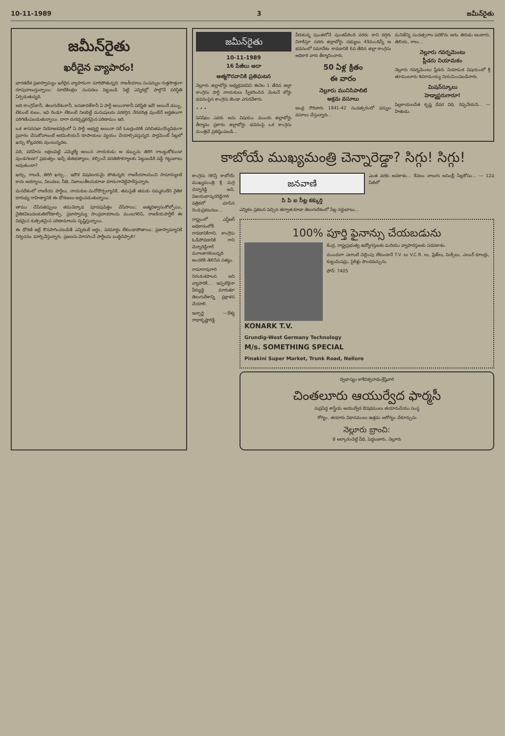10-11-1989 3 జమీన్‌రైతు
జమీన్‌రైతు
ఖరీదైన వ్యాపారం!
భారతదేశ ప్రజాస్వామ్యం ఖరీదైన వ్యాపారంగా మారిపోతున్నది; రాజకీయాలు సంపన్నుల గుత్తసొత్తుగా రూపుదాలుస్తున్నాయి; నూటికిలక్షల సంపదలు పెట్టుబడి పెట్టి ఎన్నికల్లో పాల్గొనే పరిస్థితి ఏర్పడుతున్నది.
అది కాంగ్రెస్‌కానీ, తెలుగుదేశంకానీ, జనతాదళ్‌కానీ ఏ పార్టీ అయినాకానీ పరిస్థితి ఇదే! ఆయిదే డబ్బు, లేకుంటే కులం, ఇవి రెండూ లేకుంటే నిలబెట్టే మనుషులను వరకగ్గిన నేరచరిత్ర వుంటేనే అర్హతలుగా పరిగణింపబడుతున్నాయి. దారా దురదృష్టకరమైన పరిణామం ఇది.
ఒక శాసనసభా నియోజకవర్గంలో ఏ పార్టీ అభ్యర్థి అయినా సరే ఓటర్లందరికి పరిచితమయ్యేవిధంగా ప్రచారం చేసుకోవాలంటే అరమిలియన్ రూపాయలు వ్యయం చేయాల్సివస్తున్నది. పార్లమెంట్ సీట్లలో ఖర్చు కోట్లవరకు వుంటున్నదట.
పది, పదిహేను లక్షలుపెట్టి ఎమ్మెల్యే అయిన నాయకుడు ఆ డబ్బును తిరిగి రాబట్టుకోకుండా వుండగలడా? ప్రభుత్వం ఇచ్చే జీతభత్యాలు, కల్పించే వసతిసౌకర్యాలకు పెట్టుబడికి వడ్డీ గిట్టుబాటు అవుతుందా?
ఖర్చు, రాబడి, తిరిగి ఖర్చు... ఇదొక విషవలయమై పోతున్నది; రాజకీయాలనుంచి సామాన్యులకే కాదు ఆదర్శాలు, విలువలు, నీతి, నిజాయితీలనుకూడా దూరంగానెట్టిపారేస్తున్నారు.
మనదేశంలో రాజకీయ పార్టీలు, నాయకుల మనోదౌర్బల్యానికి, తమపైతే తమకు నమ్మకంలేని నైతిక దారుఢ్య రాహిత్యానికి ఈ ధోరణులు అద్దంపడుతున్నాయి.
తాము చేసినతప్పులు తమవెన్కాడ పూనపుపిత్తం చేసేసాయి; ఆత్మవిశ్వాసంకోల్పోయి, నైతికవిలువలకుతిలోదకాల్పి, ప్రజాస్వామ్య సాంప్రదాయాలను మంటగలిపి, రాజకీయపార్టీలే ఈ విధమైన కుత్సితమైన పరిణామాలను సృష్టిస్తున్నాయి.
ఈ ధోరణి ఇట్లే కొనసాగించబడితే ఎన్నికలకే అర్థం, పరమార్థం లేకుండాపోతాయి; ప్రజాస్వామ్యానికే నిర్వచనం మార్చివేస్తున్నారు. ప్రజలను మోసగించే పార్టీలను బుద్ధిచెప్పాలి!
జమీన్‌రైతు
10-11-1989
16 పేజీలు అదా
ఆత్మగౌరవానికి ప్రతిఘటన
నెల్లూరు జిల్లాబోర్డు అధ్యక్షపదవిని ఈనెల 1 తేదిన జిల్లా కాంగ్రెసు పార్టీ నాయకులు స్వీకరించిన వెంటనే బోర్డు భవనంపైన కాంగ్రెసు జెండా ఎగురవేశారు.
• • •
పెనిషేటు ఎవరు అను విషయం ముందు జిల్లాబోర్డు తీర్మానం ప్రకారం జిల్లాబోర్డు భవనంపై ఒక కాంగ్రెసు మంత్రిచే ప్రతిష్ఠింపబడి...
వీరుకున్న పుంతలోనే పుంతపేరింది వరదు కాని దగ్గరు నిరాకిస్తూ నదరు జిల్లాబోర్డు సభ్యులు 49మందిన్నీ ఆ భవనంలో సమావేశం కావడానికి 6వ తేదిన జిల్లా కాంగ్రెసు అధికారి వారు తీర్మానించారు.
50 ఏళ్ల క్రితం
ఈ వారం
నెల్లూరు మునిసిపాలిటి
అక్రమ వసూలు
ఆంధ్ర గౌరివారు 1941-42 సంవత్సరంలో పన్నుల వసూలు చేస్తున్నారు...
మనిజేన్ని సంవత్సరాల పదకొను అరం తిరుడు అంటారు, తెలియ, రాలు...
నెల్లూరు గవర్నమెంటు
ప్లీడరు నియామకం
నెల్లూరు గవర్నమెంటు ప్లీడరు నియామక విషయంలో శ్రీ తూములూరు శివరామయ్య నియమింపబడినారు.
మిషన్‌స్కూలు
హెడ్మాస్టరుగారూ!
పిల్లకాయలచేత కృష్ణ దేవర విధి, రెప్పనేయని... — హితుడు.
కాబోయే ముఖ్యమంత్రి చెన్నారెడ్డా? సిగ్గు! సిగ్గు!
కాంగ్రెసు గెలిస్తే కాబోయే ముఖ్యమంత్రి శ్రీ మర్రి చెన్నారెడ్డి అని, విజయభాస్కరరెడ్డిగారి పత్రికలో చూసిన రెండుప్రకటనలు...
రాష్ట్రంలో ఎన్టీఆర్ అధికారంలోకి రావడానికిగాని, కాంగ్రెసు ఓడిపోవడానికి గాని చెన్నారెడ్డిగారే మూలకారకులన్నది అందరికి తెలిసిన సత్యం.
రామారావుగారి నిరంకుశపాలన అని వ్యాపారికి... ఇప్పటికైనా వీర్యుడ్డి మారుతూ తెలుగుదేశాన్ని ప్రక్షాళన చేయాలి.
ఇన్చార్జి —దేశ్య రాధాకృష్ణారెడ్డి
జనవాణి
సి పి ఐ సీట్ల కక్కుర్తి
ఎన్నికల ప్రకటన వచ్చిన తర్వాత కూడా తెలుగుదేశంలో సీట్ల సర్దుబాటు...
ఎంత వరకు అవకాశం... కేవలం నాలుగు అసెంబ్లీ సీట్లకోసం... — 12వ పేజీలో
100% పూర్తి ఫైనాన్సు చేయబడును
కేంద్ర, రాష్ట్రప్రభుత్వ ఉద్యోగస్తులకు మరియు వ్యాపారస్తులకు సదవకాశం.
ముందుగా ఎలాంటి చెల్లింపు లేకుండానే T.V. లు V.C.R. లు, ఫ్రిజ్‌లు, మిక్సీలు, ఎయిర్ కూలర్లు, కుట్టుమిషన్లు, సైకిళ్లు పొందవచ్చును.
ఫోన్: 7405
KONARK T.V.
Grundig-West Germany Technology
M/s. SOMETHING SPECIAL
Pinakini Super Market, Trunk Road, Nellore
ద్విభాష్యం కాశీవిశ్వనాధంశ్రేష్ఠివారి
చింతలూరు ఆయుర్వేద ఫార్మసీ
సుప్రసిద్ధ శాస్త్రీయ ఆయుర్వేద ఔషధములు తయారుచేయు సంస్థ
రోగ్యం, తయారు విధానములు ఉత్తమ ఆరోగ్యం చేకూర్చును
నెల్లూరు బ్రాంచి:
8 ఆర్కారంచెట్టి వీధి, పెద్దబజారు, నెల్లూరు